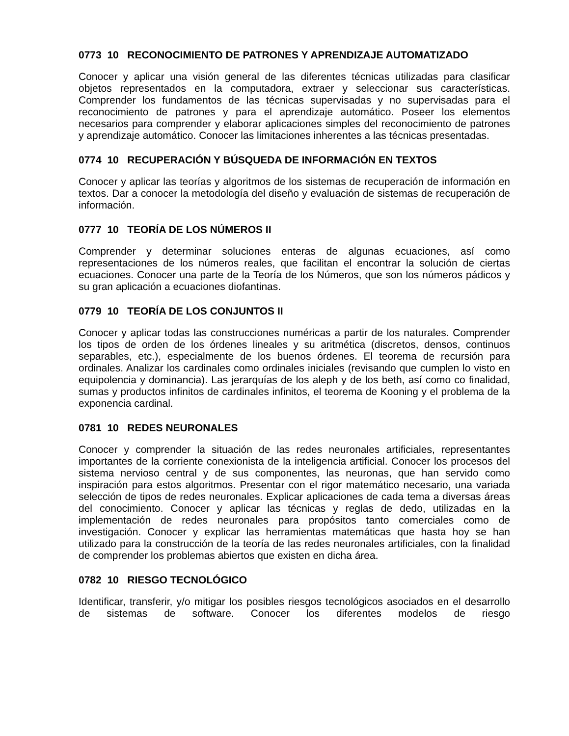0773 10 RECONOCIMIENTO DE PATRONES Y APRENDIZAJE AUTOMATIZADO
Conocer y aplicar una visión general de las diferentes técnicas utilizadas para clasificar objetos representados en la computadora, extraer y seleccionar sus características. Comprender los fundamentos de las técnicas supervisadas y no supervisadas para el reconocimiento de patrones y para el aprendizaje automático. Poseer los elementos necesarios para comprender y elaborar aplicaciones simples del reconocimiento de patrones y aprendizaje automático. Conocer las limitaciones inherentes a las técnicas presentadas.
0774 10 RECUPERACIÓN Y BÚSQUEDA DE INFORMACIÓN EN TEXTOS
Conocer y aplicar las teorías y algoritmos de los sistemas de recuperación de información en textos. Dar a conocer la metodología del diseño y evaluación de sistemas de recuperación de información.
0777 10 TEORÍA DE LOS NÚMEROS II
Comprender y determinar soluciones enteras de algunas ecuaciones, así como representaciones de los números reales, que facilitan el encontrar la solución de ciertas ecuaciones. Conocer una parte de la Teoría de los Números, que son los números pádicos y su gran aplicación a ecuaciones diofantinas.
0779 10 TEORÍA DE LOS CONJUNTOS II
Conocer y aplicar todas las construcciones numéricas a partir de los naturales. Comprender los tipos de orden de los órdenes lineales y su aritmética (discretos, densos, continuos separables, etc.), especialmente de los buenos órdenes. El teorema de recursión para ordinales. Analizar los cardinales como ordinales iniciales (revisando que cumplen lo visto en equipolencia y dominancia). Las jerarquías de los aleph y de los beth, así como co finalidad, sumas y productos infinitos de cardinales infinitos, el teorema de Kooning y el problema de la exponencia cardinal.
0781 10 REDES NEURONALES
Conocer y comprender la situación de las redes neuronales artificiales, representantes importantes de la corriente conexionista de la inteligencia artificial. Conocer los procesos del sistema nervioso central y de sus componentes, las neuronas, que han servido como inspiración para estos algoritmos. Presentar con el rigor matemático necesario, una variada selección de tipos de redes neuronales. Explicar aplicaciones de cada tema a diversas áreas del conocimiento. Conocer y aplicar las técnicas y reglas de dedo, utilizadas en la implementación de redes neuronales para propósitos tanto comerciales como de investigación. Conocer y explicar las herramientas matemáticas que hasta hoy se han utilizado para la construcción de la teoría de las redes neuronales artificiales, con la finalidad de comprender los problemas abiertos que existen en dicha área.
0782 10 RIESGO TECNOLÓGICO
Identificar, transferir, y/o mitigar los posibles riesgos tecnológicos asociados en el desarrollo de sistemas de software. Conocer los diferentes modelos de riesgo